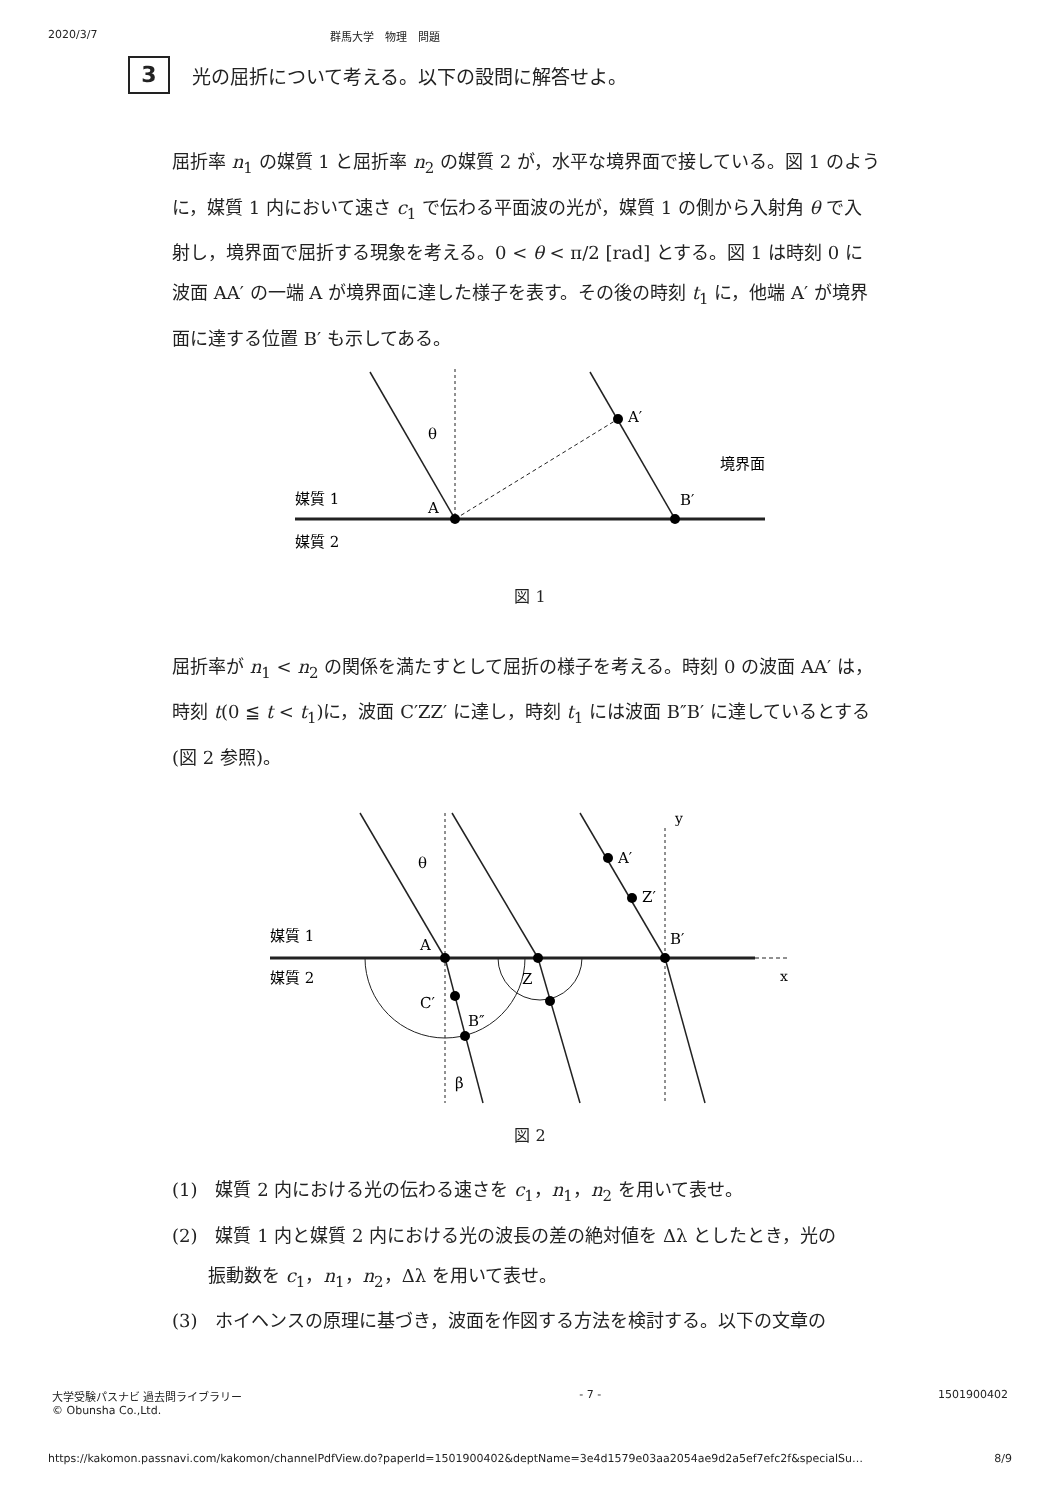2020/3/7 群馬大学　物理　問題
3
光の屈折について考える。以下の設問に解答せよ。
屈折率 n<sub>1</sub> の媒質 1 と屈折率 n<sub>2</sub> の媒質 2 が，水平な境界面で接している。図 1 のように，媒質 1 内において速さ c<sub>1</sub> で伝わる平面波の光が，媒質 1 の側から入射角 θ で入射し，境界面で屈折する現象を考える。0 < θ < π/2 [rad] とする。図 1 は時刻 0 に波面 AA′ の一端 A が境界面に達した様子を表す。その後の時刻 t<sub>1</sub> に，他端 A′ が境界面に達する位置 B′ も示してある。
A′
A
B′
θ
境界面
媒質 1
媒質 2
図 1
屈折率が n<sub>1</sub> < n<sub>2</sub> の関係を満たすとして屈折の様子を考える。時刻 0 の波面 AA′ は，時刻 t(0 ≦ t < t<sub>1</sub>)に，波面 C′ZZ′ に達し，時刻 t<sub>1</sub> には波面 B″B′ に達しているとする(図 2 参照)。
A′
Z′
A
B′
Z
C′
B″
β
θ
y
x
媒質 1
媒質 2
図 2
(1)　媒質 2 内における光の伝わる速さを c<sub>1</sub>，n<sub>1</sub>，n<sub>2</sub> を用いて表せ。
(2)　媒質 1 内と媒質 2 内における光の波長の差の絶対値を Δλ としたとき，光の
　　振動数を c<sub>1</sub>，n<sub>1</sub>，n<sub>2</sub>，Δλ を用いて表せ。
(3)　ホイヘンスの原理に基づき，波面を作図する方法を検討する。以下の文章の
大学受験パスナビ 過去問ライブラリー
© Obunsha Co.,Ltd. - 7 - 1501900402
https://kakomon.passnavi.com/kakomon/channelPdfView.do?paperId=1501900402&deptName=3e4d1579e03aa2054ae9d2a5ef7efc2f&specialSu… 8/9